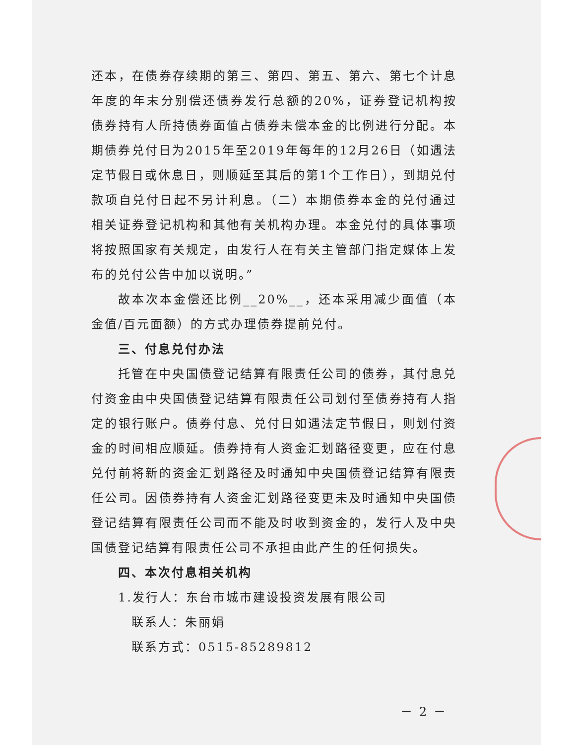还本，在债券存续期的第三、第四、第五、第六、第七个计息年度的年末分别偿还债券发行总额的20%，证券登记机构按债券持有人所持债券面值占债券未偿本金的比例进行分配。本期债券兑付日为2015年至2019年每年的12月26日（如遇法定节假日或休息日，则顺延至其后的第1个工作日），到期兑付款项自兑付日起不另计利息。（二）本期债券本金的兑付通过相关证券登记机构和其他有关机构办理。本金兑付的具体事项将按照国家有关规定，由发行人在有关主管部门指定媒体上发布的兑付公告中加以说明。”
故本次本金偿还比例__20%__，还本采用减少面值（本金值/百元面额）的方式办理债券提前兑付。
三、付息兑付办法
托管在中央国债登记结算有限责任公司的债券，其付息兑付资金由中央国债登记结算有限责任公司划付至债券持有人指定的银行账户。债券付息、兑付日如遇法定节假日，则划付资金的时间相应顺延。债券持有人资金汇划路径变更，应在付息兑付前将新的资金汇划路径及时通知中央国债登记结算有限责任公司。因债券持有人资金汇划路径变更未及时通知中央国债登记结算有限责任公司而不能及时收到资金的，发行人及中央国债登记结算有限责任公司不承担由此产生的任何损失。
四、本次付息相关机构
1.发行人：东台市城市建设投资发展有限公司
联系人：朱丽娟
联系方式：0515-85289812
－ 2 －